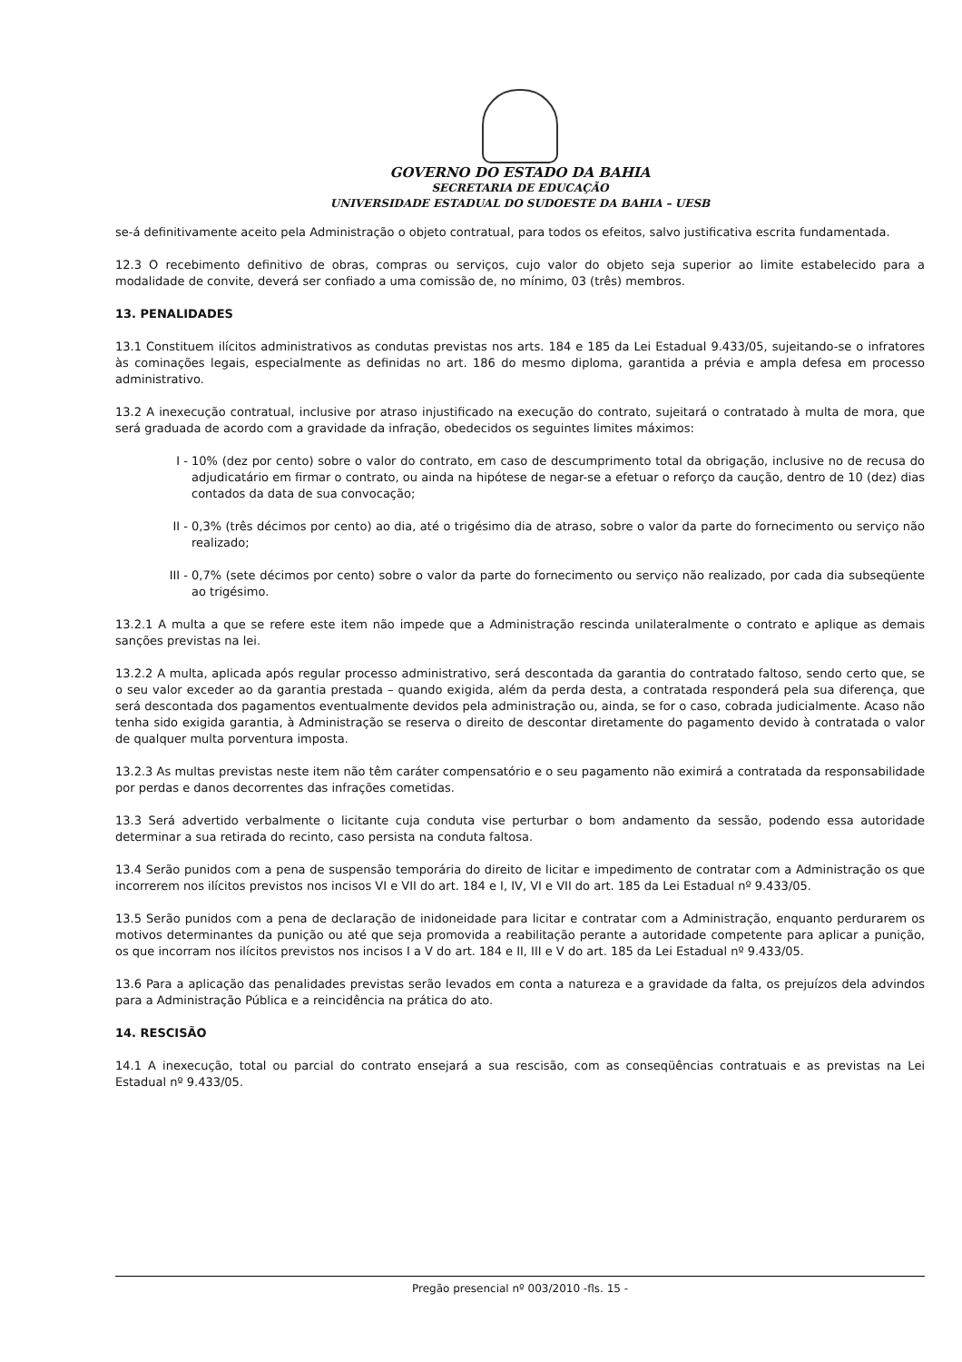GOVERNO DO ESTADO DA BAHIA
SECRETARIA DE EDUCAÇÃO
UNIVERSIDADE ESTADUAL DO SUDOESTE DA BAHIA – UESB
se-á definitivamente aceito pela Administração o objeto contratual, para todos os efeitos, salvo justificativa escrita fundamentada.
12.3 O recebimento definitivo de obras, compras ou serviços, cujo valor do objeto seja superior ao limite estabelecido para a modalidade de convite, deverá ser confiado a uma comissão de, no mínimo, 03 (três) membros.
13. PENALIDADES
13.1 Constituem ilícitos administrativos as condutas previstas nos arts. 184 e 185 da Lei Estadual 9.433/05, sujeitando-se o infratores às cominações legais, especialmente as definidas no art. 186 do mesmo diploma, garantida a prévia e ampla defesa em processo administrativo.
13.2 A inexecução contratual, inclusive por atraso injustificado na execução do contrato, sujeitará o contratado à multa de mora, que será graduada de acordo com a gravidade da infração, obedecidos os seguintes limites máximos:
I - 10% (dez por cento) sobre o valor do contrato, em caso de descumprimento total da obrigação, inclusive no de recusa do adjudicatário em firmar o contrato, ou ainda na hipótese de negar-se a efetuar o reforço da caução, dentro de 10 (dez) dias contados da data de sua convocação;
II - 0,3% (três décimos por cento) ao dia, até o trigésimo dia de atraso, sobre o valor da parte do fornecimento ou serviço não realizado;
III - 0,7% (sete décimos por cento) sobre o valor da parte do fornecimento ou serviço não realizado, por cada dia subseqüente ao trigésimo.
13.2.1 A multa a que se refere este item não impede que a Administração rescinda unilateralmente o contrato e aplique as demais sanções previstas na lei.
13.2.2 A multa, aplicada após regular processo administrativo, será descontada da garantia do contratado faltoso, sendo certo que, se o seu valor exceder ao da garantia prestada – quando exigida, além da perda desta, a contratada responderá pela sua diferença, que será descontada dos pagamentos eventualmente devidos pela administração ou, ainda, se for o caso, cobrada judicialmente. Acaso não tenha sido exigida garantia, à Administração se reserva o direito de descontar diretamente do pagamento devido à contratada o valor de qualquer multa porventura imposta.
13.2.3 As multas previstas neste item não têm caráter compensatório e o seu pagamento não eximirá a contratada da responsabilidade por perdas e danos decorrentes das infrações cometidas.
13.3 Será advertido verbalmente o licitante cuja conduta vise perturbar o bom andamento da sessão, podendo essa autoridade determinar a sua retirada do recinto, caso persista na conduta faltosa.
13.4 Serão punidos com a pena de suspensão temporária do direito de licitar e impedimento de contratar com a Administração os que incorrerem nos ilícitos previstos nos incisos VI e VII do art. 184 e I, IV, VI e VII do art. 185 da Lei Estadual nº 9.433/05.
13.5 Serão punidos com a pena de declaração de inidoneidade para licitar e contratar com a Administração, enquanto perdurarem os motivos determinantes da punição ou até que seja promovida a reabilitação perante a autoridade competente para aplicar a punição, os que incorram nos ilícitos previstos nos incisos I a V do art. 184 e II, III e V do art. 185 da Lei Estadual nº 9.433/05.
13.6 Para a aplicação das penalidades previstas serão levados em conta a natureza e a gravidade da falta, os prejuízos dela advindos para a Administração Pública e a reincidência na prática do ato.
14. RESCISÃO
14.1 A inexecução, total ou parcial do contrato ensejará a sua rescisão, com as conseqüências contratuais e as previstas na Lei Estadual nº 9.433/05.
Pregão presencial nº 003/2010 -fls. 15 -